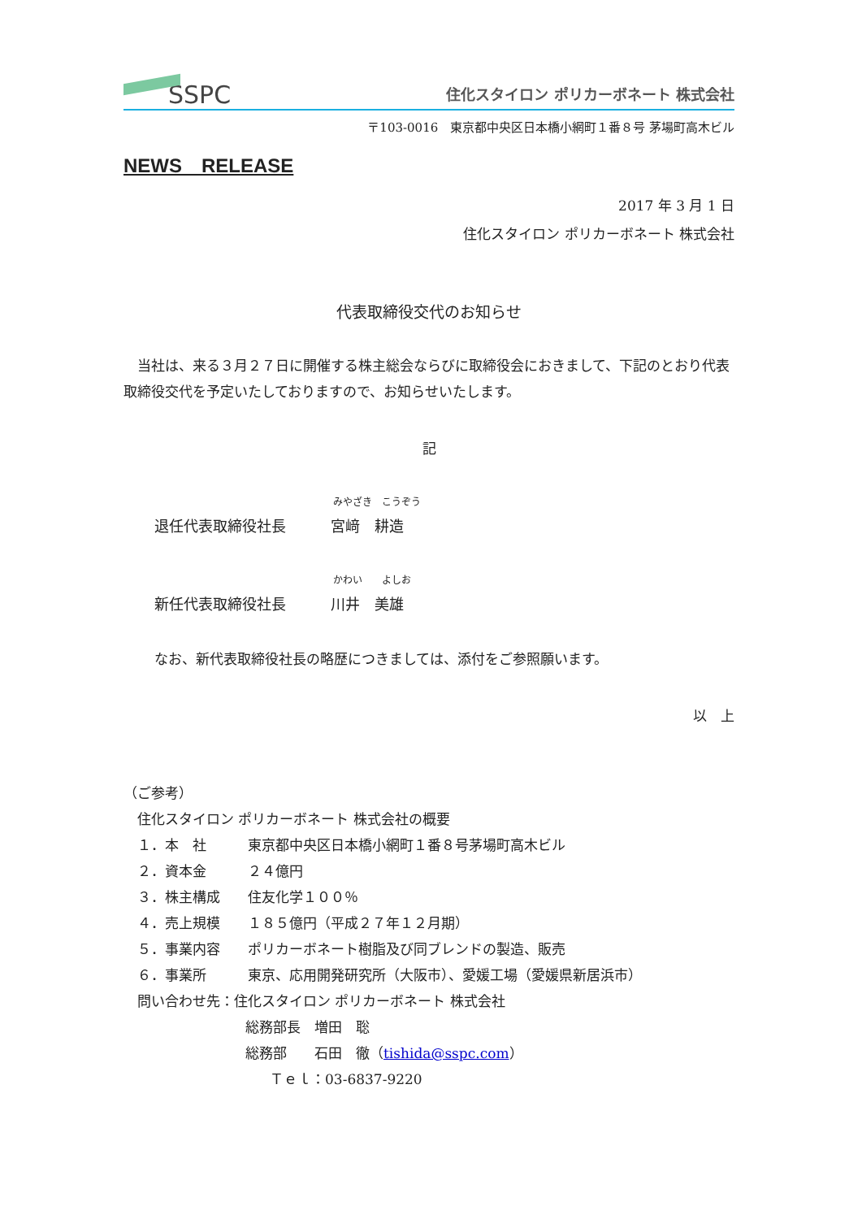SSPC
住化スタイロン ポリカーボネート 株式会社
〒103-0016　東京都中央区日本橋小網町１番８号 茅場町高木ビル
NEWS　RELEASE
2017 年 3 月 1 日
住化スタイロン ポリカーボネート 株式会社
代表取締役交代のお知らせ
　当社は、来る３月２７日に開催する株主総会ならびに取締役会におきまして、下記のとおり代表取締役交代を予定いたしておりますので、お知らせいたします。
記
みやざき　こうぞう
退任代表取締役社長 宮﨑　耕造
かわい　　よしお
新任代表取締役社長 川井　美雄
なお、新代表取締役社長の略歴につきましては、添付をご参照願います。
以　上
（ご参考）
　住化スタイロン ポリカーボネート 株式会社の概要
　１．本　社　　　東京都中央区日本橋小網町１番８号茅場町高木ビル
　２．資本金　　　２４億円
　３．株主構成　　住友化学１００％
　４．売上規模　　１８５億円（平成２７年１２月期）
　５．事業内容　　ポリカーボネート樹脂及び同ブレンドの製造、販売
　６．事業所　　　東京、応用開発研究所（大阪市）、愛媛工場（愛媛県新居浜市）
　問い合わせ先：住化スタイロン ポリカーボネート 株式会社
総務部長　増田　聡
総務部　　石田　徹（tishida@sspc.com）
Ｔｅｌ：03-6837-9220